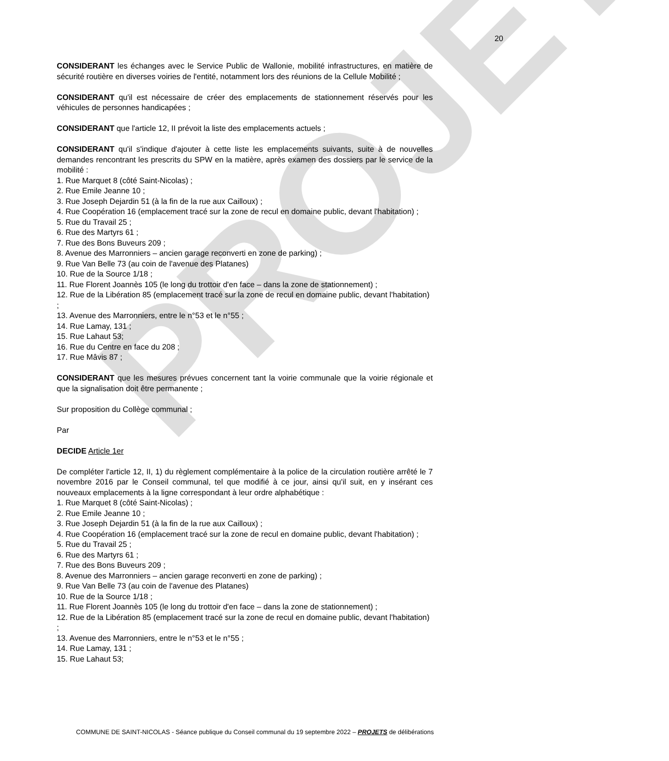PROJET
20
CONSIDERANT les échanges avec le Service Public de Wallonie, mobilité infrastructures, en matière de sécurité routière en diverses voiries de l'entité, notamment lors des réunions de la Cellule Mobilité ;
CONSIDERANT qu'il est nécessaire de créer des emplacements de stationnement réservés pour les véhicules de personnes handicapées ;
CONSIDERANT que l'article 12, II prévoit la liste des emplacements actuels ;
CONSIDERANT qu'il s'indique d'ajouter à cette liste les emplacements suivants, suite à de nouvelles demandes rencontrant les prescrits du SPW en la matière, après examen des dossiers par le service de la mobilité :
1. Rue Marquet 8 (côté Saint-Nicolas) ;
2. Rue Emile Jeanne 10 ;
3. Rue Joseph Dejardin 51 (à la fin de la rue aux Cailloux) ;
4. Rue Coopération 16 (emplacement tracé sur la zone de recul en domaine public, devant l'habitation) ;
5. Rue du Travail 25 ;
6. Rue des Martyrs 61 ;
7. Rue des Bons Buveurs 209 ;
8. Avenue des Marronniers – ancien garage reconverti en zone de parking) ;
9. Rue Van Belle 73 (au coin de l'avenue des Platanes)
10. Rue de la Source 1/18 ;
11. Rue Florent Joannès 105 (le long du trottoir d'en face – dans la zone de stationnement) ;
12. Rue de la Libération 85 (emplacement tracé sur la zone de recul en domaine public, devant l'habitation) ;
13. Avenue des Marronniers, entre le n°53 et le n°55 ;
14. Rue Lamay, 131 ;
15. Rue Lahaut 53;
16. Rue du Centre en face du 208 ;
17. Rue Mâvis 87 ;
CONSIDERANT que les mesures prévues concernent tant la voirie communale que la voirie régionale et que la signalisation doit être permanente ;
Sur proposition du Collège communal ;
Par
DECIDE Article 1er
De compléter l'article 12, II, 1) du règlement complémentaire à la police de la circulation routière arrêté le 7 novembre 2016 par le Conseil communal, tel que modifié à ce jour, ainsi qu'il suit, en y insérant ces nouveaux emplacements à la ligne correspondant à leur ordre alphabétique :
1. Rue Marquet 8 (côté Saint-Nicolas) ;
2. Rue Emile Jeanne 10 ;
3. Rue Joseph Dejardin 51 (à la fin de la rue aux Cailloux) ;
4. Rue Coopération 16 (emplacement tracé sur la zone de recul en domaine public, devant l'habitation) ;
5. Rue du Travail 25 ;
6. Rue des Martyrs 61 ;
7. Rue des Bons Buveurs 209 ;
8. Avenue des Marronniers – ancien garage reconverti en zone de parking) ;
9. Rue Van Belle 73 (au coin de l'avenue des Platanes)
10. Rue de la Source 1/18 ;
11. Rue Florent Joannès 105 (le long du trottoir d'en face – dans la zone de stationnement) ;
12. Rue de la Libération 85 (emplacement tracé sur la zone de recul en domaine public, devant l'habitation) ;
13. Avenue des Marronniers, entre le n°53 et le n°55 ;
14. Rue Lamay, 131 ;
15. Rue Lahaut 53;
COMMUNE DE SAINT-NICOLAS - Séance publique du Conseil communal du 19 septembre 2022 – PROJETS de délibérations